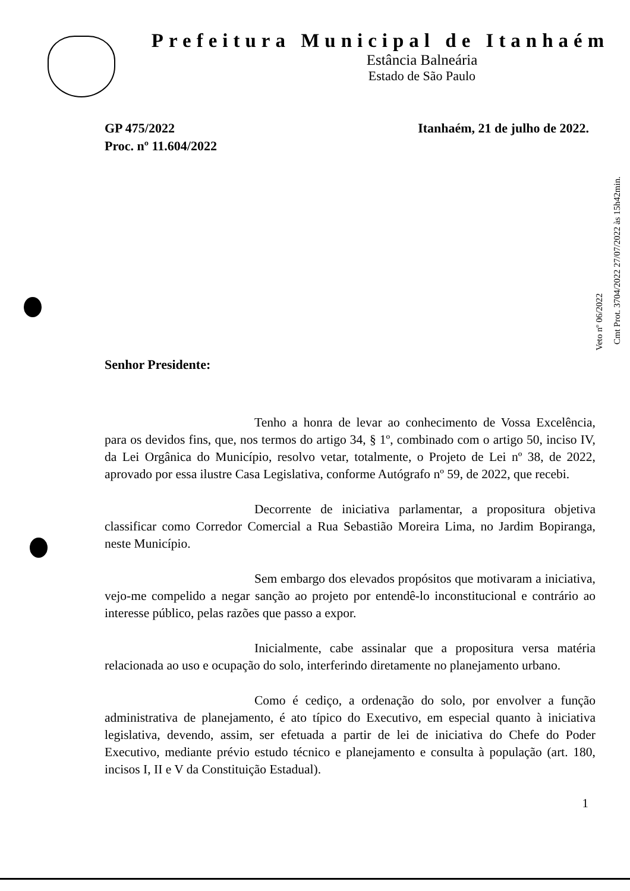Prefeitura Municipal de Itanhaém
Estância Balneária
Estado de São Paulo
GP 475/2022
Proc. nº 11.604/2022
Itanhaém, 21 de julho de 2022.
Senhor Presidente:
Tenho a honra de levar ao conhecimento de Vossa Excelência, para os devidos fins, que, nos termos do artigo 34, § 1º, combinado com o artigo 50, inciso IV, da Lei Orgânica do Município, resolvo vetar, totalmente, o Projeto de Lei nº 38, de 2022, aprovado por essa ilustre Casa Legislativa, conforme Autógrafo nº 59, de 2022, que recebi.
Decorrente de iniciativa parlamentar, a propositura objetiva classificar como Corredor Comercial a Rua Sebastião Moreira Lima, no Jardim Bopiranga, neste Município.
Sem embargo dos elevados propósitos que motivaram a iniciativa, vejo-me compelido a negar sanção ao projeto por entendê-lo inconstitucional e contrário ao interesse público, pelas razões que passo a expor.
Inicialmente, cabe assinalar que a propositura versa matéria relacionada ao uso e ocupação do solo, interferindo diretamente no planejamento urbano.
Como é cediço, a ordenação do solo, por envolver a função administrativa de planejamento, é ato típico do Executivo, em especial quanto à iniciativa legislativa, devendo, assim, ser efetuada a partir de lei de iniciativa do Chefe do Poder Executivo, mediante prévio estudo técnico e planejamento e consulta à população (art. 180, incisos I, II e V da Constituição Estadual).
1
Cmt Prot. 3704/2022 27/07/2022 às 15h42min.
Veto nº 06/2022